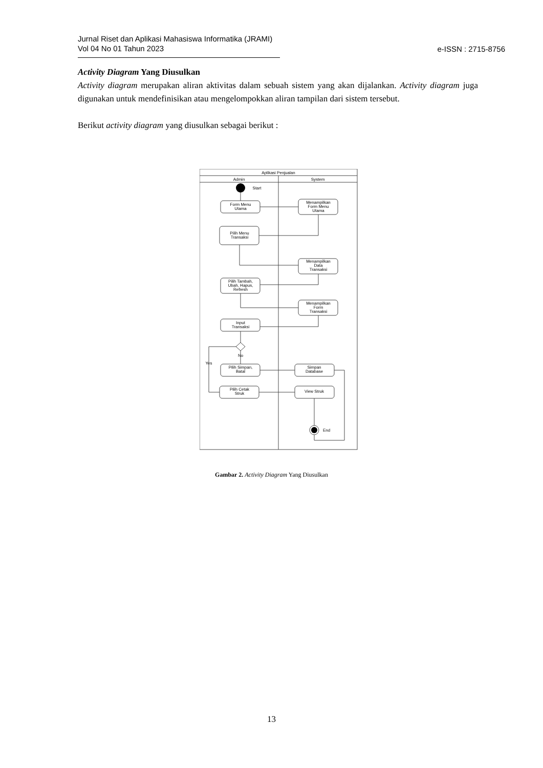Jurnal Riset dan Aplikasi Mahasiswa Informatika (JRAMI)
Vol 04 No 01 Tahun 2023
e-ISSN : 2715-8756
Activity Diagram Yang Diusulkan
Activity diagram merupakan aliran aktivitas dalam sebuah sistem yang akan dijalankan. Activity diagram juga digunakan untuk mendefinisikan atau mengelompokkan aliran tampilan dari sistem tersebut.
Berikut activity diagram yang diusulkan sebagai berikut :
Aplikasi Penjualan
Admin
System
Start
Form Menu
Utama
Menampilkan
Form Menu
Utama
Pilih Menu
Transaksi
Menampilkan
Data
Transaksi
Pilih Tambah,
Ubah, Hapus,
Refresh
Menampilkan
Form
Transaksi
Input
Transaksi
No
Yes
Pilih Simpan,
Batal
Simpan
Database
Pilih Cetak
Struk
View Struk
End
Gambar 2. Activity Diagram Yang Diusulkan
13